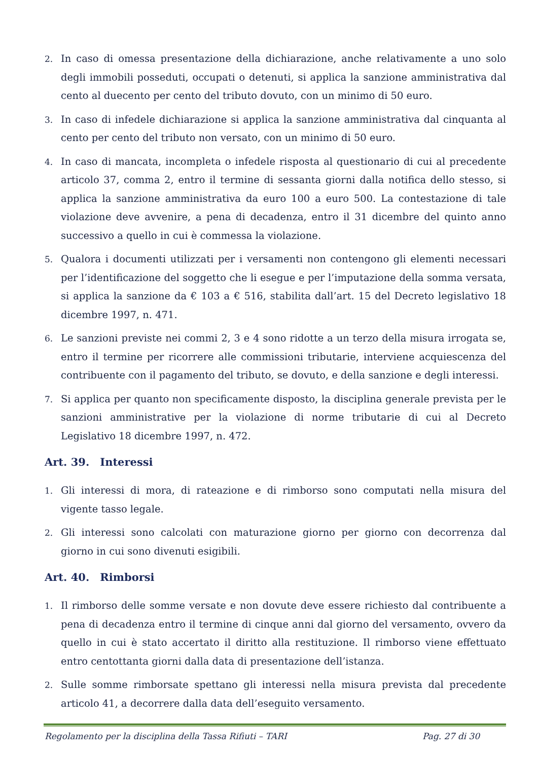2. In caso di omessa presentazione della dichiarazione, anche relativamente a uno solo degli immobili posseduti, occupati o detenuti, si applica la sanzione amministrativa dal cento al duecento per cento del tributo dovuto, con un minimo di 50 euro.
3. In caso di infedele dichiarazione si applica la sanzione amministrativa dal cinquanta al cento per cento del tributo non versato, con un minimo di 50 euro.
4. In caso di mancata, incompleta o infedele risposta al questionario di cui al precedente articolo 37, comma 2, entro il termine di sessanta giorni dalla notifica dello stesso, si applica la sanzione amministrativa da euro 100 a euro 500. La contestazione di tale violazione deve avvenire, a pena di decadenza, entro il 31 dicembre del quinto anno successivo a quello in cui è commessa la violazione.
5. Qualora i documenti utilizzati per i versamenti non contengono gli elementi necessari per l’identificazione del soggetto che li esegue e per l’imputazione della somma versata, si applica la sanzione da € 103 a € 516, stabilita dall’art. 15 del Decreto legislativo 18 dicembre 1997, n. 471.
6. Le sanzioni previste nei commi 2, 3 e 4 sono ridotte a un terzo della misura irrogata se, entro il termine per ricorrere alle commissioni tributarie, interviene acquiescenza del contribuente con il pagamento del tributo, se dovuto, e della sanzione e degli interessi.
7. Si applica per quanto non specificamente disposto, la disciplina generale prevista per le sanzioni amministrative per la violazione di norme tributarie di cui al Decreto Legislativo 18 dicembre 1997, n. 472.
Art. 39. Interessi
1. Gli interessi di mora, di rateazione e di rimborso sono computati nella misura del vigente tasso legale.
2. Gli interessi sono calcolati con maturazione giorno per giorno con decorrenza dal giorno in cui sono divenuti esigibili.
Art. 40. Rimborsi
1. Il rimborso delle somme versate e non dovute deve essere richiesto dal contribuente a pena di decadenza entro il termine di cinque anni dal giorno del versamento, ovvero da quello in cui è stato accertato il diritto alla restituzione. Il rimborso viene effettuato entro centottanta giorni dalla data di presentazione dell’istanza.
2. Sulle somme rimborsate spettano gli interessi nella misura prevista dal precedente articolo 41, a decorrere dalla data dell’eseguito versamento.
Regolamento per la disciplina della Tassa Rifiuti – TARI Pag. 27 di 30